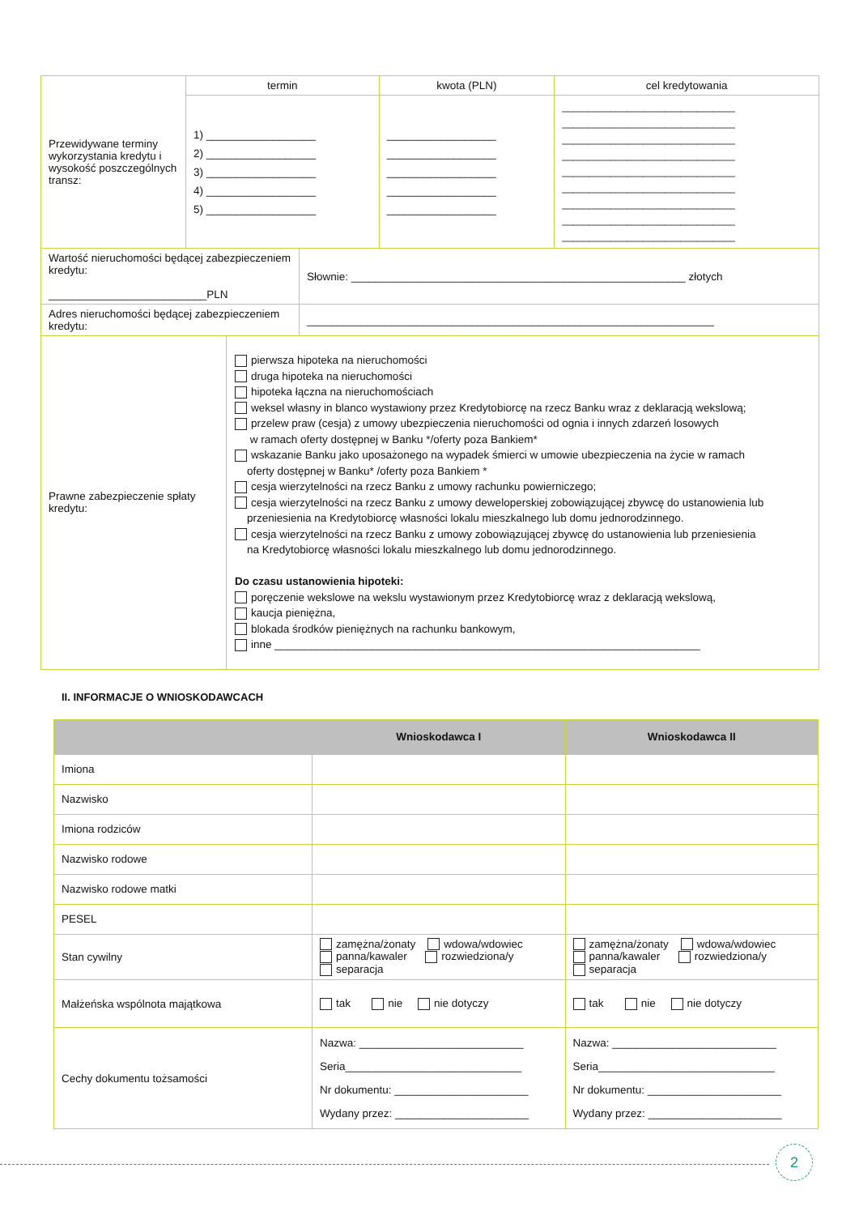| Przewidywane terminy wykorzystania kredytu i wysokość poszczególnych transz: | termin | kwota (PLN) | cel kredytowania |
| | 1) __________________ 2) __________________ 3) __________________ 4) __________________ 5) __________________ | __________________ __________________ __________________ __________________ __________________ | ________________________________ ________________________________ ________________________________ ________________________________ ________________________________ ________________________________ ________________________________ ________________________________ ________________________________ |
| Wartość nieruchomości będącej zabezpieczeniem kredytu: __________________________PLN | Słownie: _______________________________________________________ złotych |
| Adres nieruchomości będącej zabezpieczeniem kredytu: | ___________________________________________________________________ |
| Prawne zabezpieczenie spłaty kredytu: | pierwsza hipoteka na nieruchomości druga hipoteka na nieruchomości hipoteka łączna na nieruchomościach weksel własny in blanco wystawiony przez Kredytobiorcę na rzecz Banku wraz z deklaracją wekslową; przelew praw (cesja) z umowy ubezpieczenia nieruchomości od ognia i innych zdarzeń losowych w ramach oferty dostępnej w Banku */oferty poza Bankiem* wskazanie Banku jako uposażonego na wypadek śmierci w umowie ubezpieczenia na życie w ramach oferty dostępnej w Banku* /oferty poza Bankiem * cesja wierzytelności na rzecz Banku z umowy rachunku powierniczego; cesja wierzytelności na rzecz Banku z umowy deweloperskiej zobowiązującej zbywcę do ustanowienia lub przeniesienia na Kredytobiorcę własności lokalu mieszkalnego lub domu jednorodzinnego. cesja wierzytelności na rzecz Banku z umowy zobowiązującej zbywcę do ustanowienia lub przeniesienia na Kredytobiorcę własności lokalu mieszkalnego lub domu jednorodzinnego. Do czasu ustanowienia hipoteki: poręczenie wekslowe na wekslu wystawionym przez Kredytobiorcę wraz z deklaracją wekslową, kaucja pieniężna, blokada środków pieniężnych na rachunku bankowym, inne ______________________________________________________________________ |
II. INFORMACJE O WNIOSKODAWCACH
| | Wnioskodawca I | Wnioskodawca II |
| --- | --- | --- |
| Imiona | | |
| Nazwisko | | |
| Imiona rodziców | | |
| Nazwisko rodowe | | |
| Nazwisko rodowe matki | | |
| PESEL | | |
| Stan cywilny | zamężna/żonaty wdowa/wdowiec panna/kawaler rozwiedziona/y separacja | zamężna/żonaty wdowa/wdowiec panna/kawaler rozwiedziona/y separacja |
| Małżeńska wspólnota majątkowa | tak nie nie dotyczy | tak nie nie dotyczy |
| Cechy dokumentu tożsamości | Nazwa: ___________________________ Seria_____________________________ Nr dokumentu: ______________________ Wydany przez: ______________________ | Nazwa: ___________________________ Seria_____________________________ Nr dokumentu: ______________________ Wydany przez: ______________________ |
2